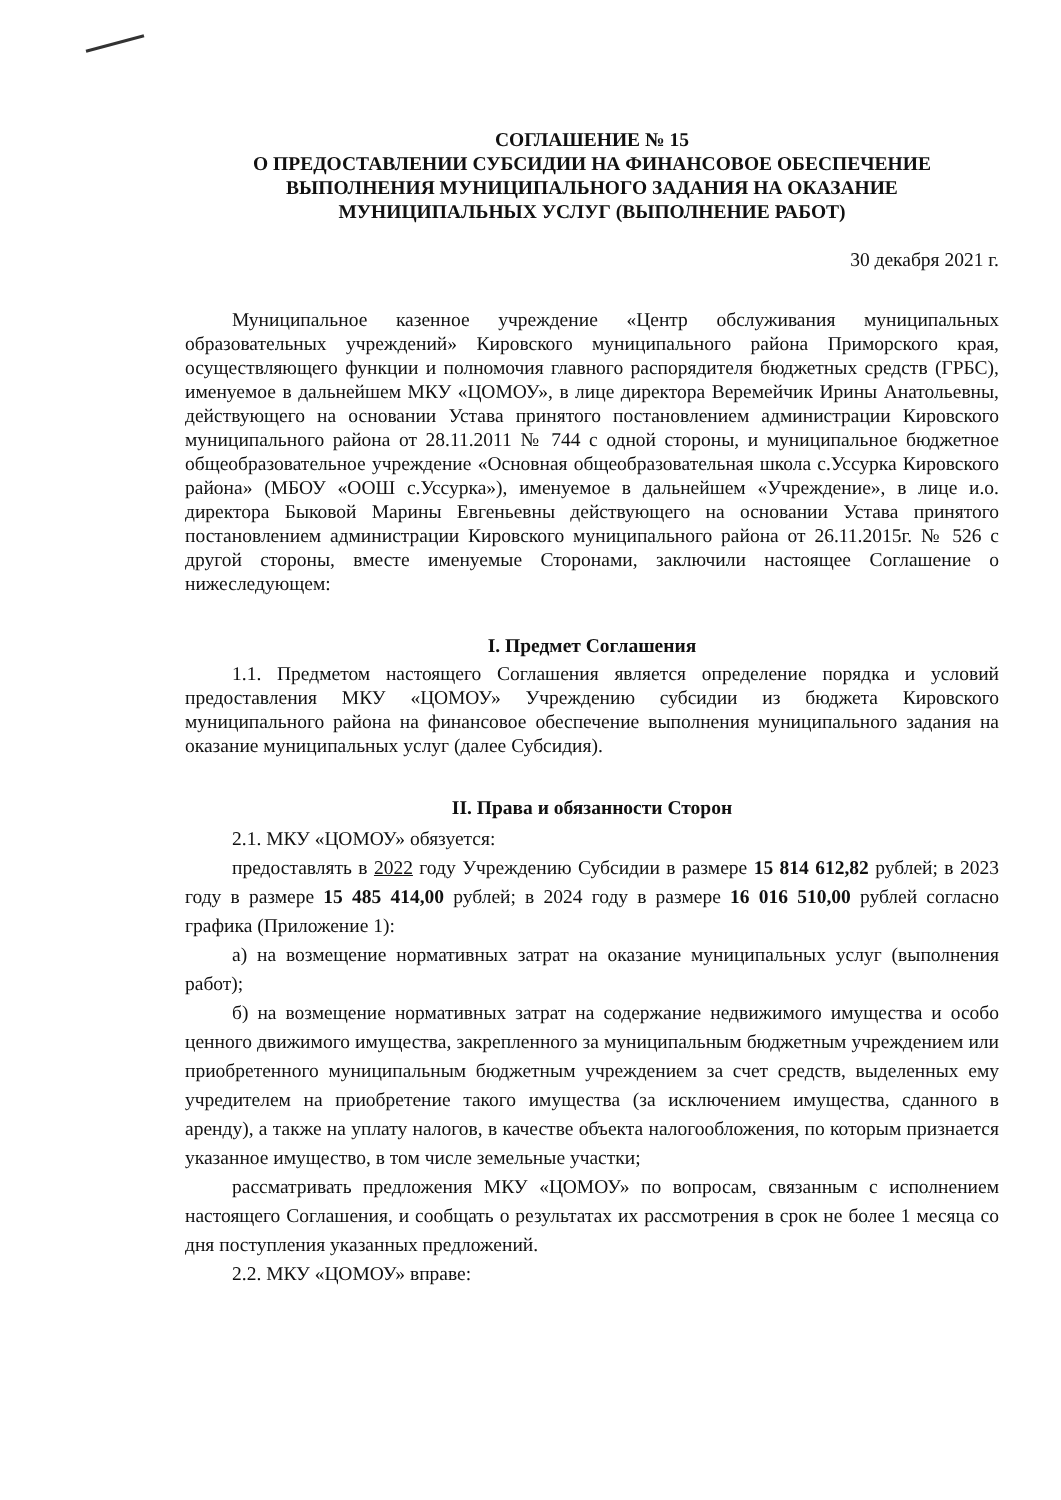СОГЛАШЕНИЕ № 15
О ПРЕДОСТАВЛЕНИИ СУБСИДИИ НА ФИНАНСОВОЕ ОБЕСПЕЧЕНИЕ
ВЫПОЛНЕНИЯ МУНИЦИПАЛЬНОГО ЗАДАНИЯ НА ОКАЗАНИЕ
МУНИЦИПАЛЬНЫХ УСЛУГ (ВЫПОЛНЕНИЕ РАБОТ)
30 декабря 2021 г.
Муниципальное казенное учреждение «Центр обслуживания муниципальных образовательных учреждений» Кировского муниципального района Приморского края, осуществляющего функции и полномочия главного распорядителя бюджетных средств (ГРБС), именуемое в дальнейшем МКУ «ЦОМОУ», в лице директора Веремейчик Ирины Анатольевны, действующего на основании Устава принятого постановлением администрации Кировского муниципального района от 28.11.2011 № 744 с одной стороны, и муниципальное бюджетное общеобразовательное учреждение «Основная общеобразовательная школа с.Уссурка Кировского района» (МБОУ «ООШ с.Уссурка»), именуемое в дальнейшем «Учреждение», в лице и.о. директора Быковой Марины Евгеньевны действующего на основании Устава принятого постановлением администрации Кировского муниципального района от 26.11.2015г. № 526 с другой стороны, вместе именуемые Сторонами, заключили настоящее Соглашение о нижеследующем:
I. Предмет Соглашения
1.1. Предметом настоящего Соглашения является определение порядка и условий предоставления МКУ «ЦОМОУ» Учреждению субсидии из бюджета Кировского муниципального района на финансовое обеспечение выполнения муниципального задания на оказание муниципальных услуг (далее Субсидия).
II. Права и обязанности Сторон
2.1. МКУ «ЦОМОУ» обязуется:
предоставлять в 2022 году Учреждению Субсидии в размере 15 814 612,82 рублей; в 2023 году в размере 15 485 414,00 рублей; в 2024 году в размере 16 016 510,00 рублей согласно графика (Приложение 1):
а) на возмещение нормативных затрат на оказание муниципальных услуг (выполнения работ);
б) на возмещение нормативных затрат на содержание недвижимого имущества и особо ценного движимого имущества, закрепленного за муниципальным бюджетным учреждением или приобретенного муниципальным бюджетным учреждением за счет средств, выделенных ему учредителем на приобретение такого имущества (за исключением имущества, сданного в аренду), а также на уплату налогов, в качестве объекта налогообложения, по которым признается указанное имущество, в том числе земельные участки;
рассматривать предложения МКУ «ЦОМОУ» по вопросам, связанным с исполнением настоящего Соглашения, и сообщать о результатах их рассмотрения в срок не более 1 месяца со дня поступления указанных предложений.
2.2. МКУ «ЦОМОУ» вправе: